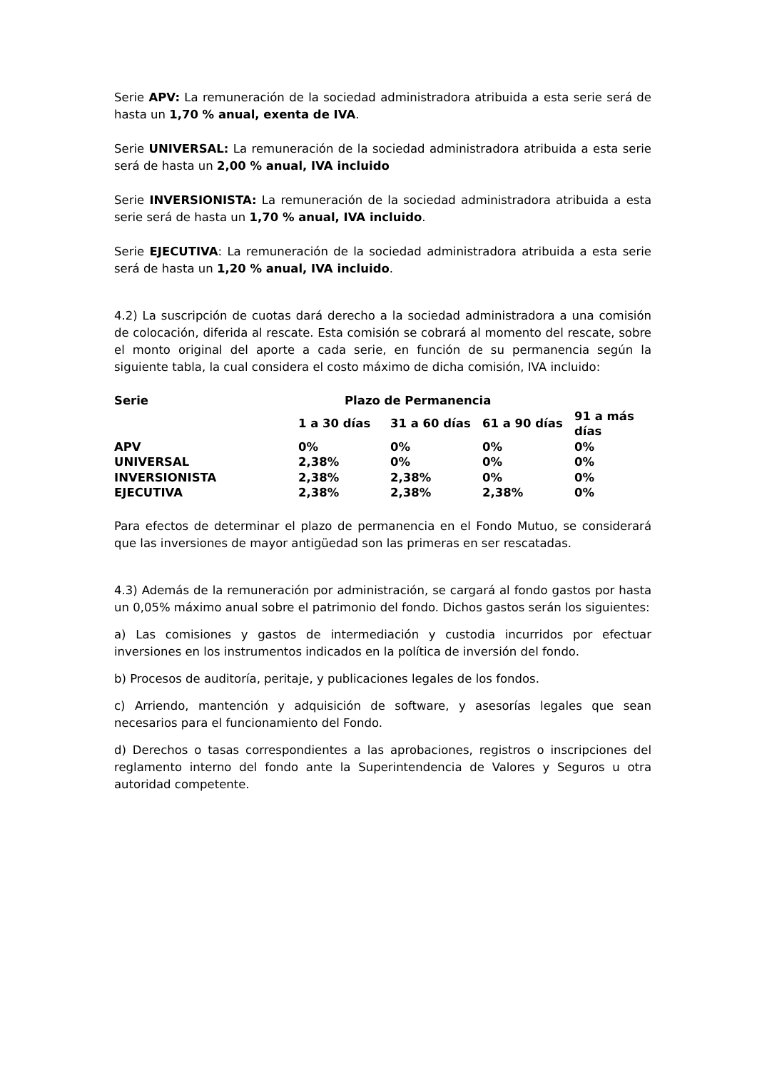Serie APV: La remuneración de la sociedad administradora atribuida a esta serie será de hasta un 1,70 % anual, exenta de IVA.
Serie UNIVERSAL: La remuneración de la sociedad administradora atribuida a esta serie será de hasta un 2,00 % anual, IVA incluido
Serie INVERSIONISTA: La remuneración de la sociedad administradora atribuida a esta serie será de hasta un 1,70 % anual, IVA incluido.
Serie EJECUTIVA: La remuneración de la sociedad administradora atribuida a esta serie será de hasta un 1,20 % anual, IVA incluido.
4.2) La suscripción de cuotas dará derecho a la sociedad administradora a una comisión de colocación, diferida al rescate. Esta comisión se cobrará al momento del rescate, sobre el monto original del aporte a cada serie, en función de su permanencia según la siguiente tabla, la cual considera el costo máximo de dicha comisión, IVA incluido:
| Serie | Plazo de Permanencia | | | |
| --- | --- | --- | --- | --- |
| | 1 a 30 días | 31 a 60 días | 61 a 90 días | 91 a más días |
| APV | 0% | 0% | 0% | 0% |
| UNIVERSAL | 2,38% | 0% | 0% | 0% |
| INVERSIONISTA | 2,38% | 2,38% | 0% | 0% |
| EJECUTIVA | 2,38% | 2,38% | 2,38% | 0% |
Para efectos de determinar el plazo de permanencia en el Fondo Mutuo, se considerará que las inversiones de mayor antigüedad son las primeras en ser rescatadas.
4.3) Además de la remuneración por administración, se cargará al fondo gastos por hasta un 0,05% máximo anual sobre el patrimonio del fondo. Dichos gastos serán los siguientes:
a) Las comisiones y gastos de intermediación y custodia incurridos por efectuar inversiones en los instrumentos indicados en la política de inversión del fondo.
b) Procesos de auditoría, peritaje, y publicaciones legales de los fondos.
c) Arriendo, mantención y adquisición de software, y asesorías legales que sean necesarios para el funcionamiento del Fondo.
d) Derechos o tasas correspondientes a las aprobaciones, registros o inscripciones del reglamento interno del fondo ante la Superintendencia de Valores y Seguros u otra autoridad competente.